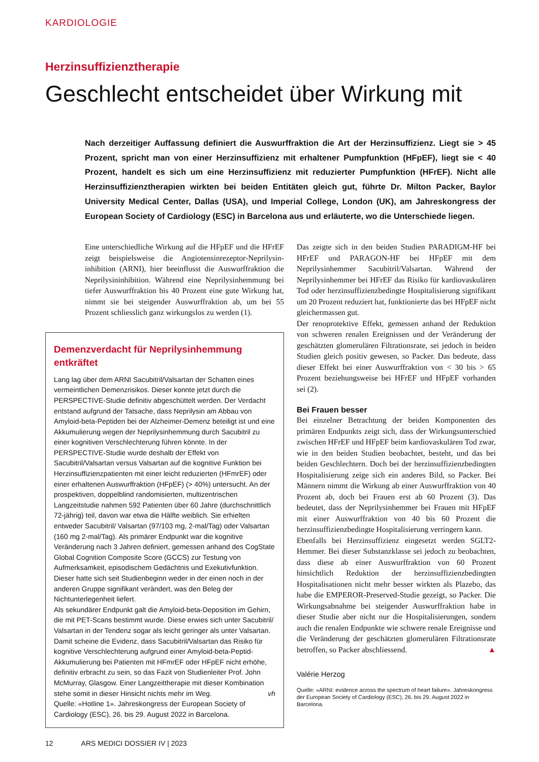KARDIOLOGIE
Herzinsuffizienztherapie
Geschlecht entscheidet über Wirkung mit
Nach derzeitiger Auffassung definiert die Auswurffraktion die Art der Herzinsuffizienz. Liegt sie > 45 Prozent, spricht man von einer Herzinsuffizienz mit erhaltener Pumpfunktion (HFpEF), liegt sie < 40 Prozent, handelt es sich um eine Herzinsuffizienz mit reduzierter Pumpfunktion (HFrEF). Nicht alle Herzinsuffizienztherapien wirkten bei beiden Entitäten gleich gut, führte Dr. Milton Packer, Baylor University Medical Center, Dallas (USA), und Imperial College, London (UK), am Jahreskongress der European Society of Cardiology (ESC) in Barcelona aus und erläuterte, wo die Unterschiede liegen.
Eine unterschiedliche Wirkung auf die HFpEF und die HFrEF zeigt beispielsweise die Angiotensinrezeptor-Neprilysin­inhibition (ARNI), hier beeinflusst die Auswurffraktion die Neprilysininhibition. Während eine Neprilysinhemmung bei tiefer Auswurffraktion bis 40 Prozent eine gute Wirkung hat, nimmt sie bei steigender Auswurffraktion ab, um bei 55 Prozent schliesslich ganz wirkungslos zu werden (1).
Demenzverdacht für Neprilysinhemmung entkräftet
Lang lag über dem ARNI Sacubitril/Valsartan der Schatten eines vermeintlichen Demenzrisikos. Dieser konnte jetzt durch die PERSPECTIVE-Studie definitiv abgeschüttelt werden. Der Verdacht entstand aufgrund der Tatsache, dass Neprilysin am Abbau von Amyloid-beta-Peptiden bei der Alzheimer-Demenz beteiligt ist und eine Akkumulierung wegen der Neprilysinhemmung durch Sacubitril zu einer kognitiven Verschlechterung führen könnte. In der PERSPECTIVE-Studie wurde deshalb der Effekt von Sacubitril/Valsartan versus Valsartan auf die kognitive Funktion bei Herzinsuffizienzpatienten mit einer leicht reduzierten (HFmrEF) oder einer erhaltenen Auswurffraktion (HFpEF) (> 40%) untersucht. An der prospektiven, doppelblind randomisierten, multizentrischen Langzeitstudie nahmen 592 Patienten über 60 Jahre (durchschnittlich 72-jährig) teil, davon war etwa die Hälfte weiblich. Sie erhielten entweder Sacubitril/ Valsartan (97/103 mg, 2-mal/Tag) oder Valsartan (160 mg 2-mal/Tag). Als primärer Endpunkt war die kognitive Veränderung nach 3 Jahren definiert, gemessen anhand des CogState Global Cognition Composite Score (GCCS) zur Testung von Aufmerksamkeit, episodischem Gedächtnis und Exekutivfunktion. Dieser hatte sich seit Studienbeginn weder in der einen noch in der anderen Gruppe signifikant verändert, was den Beleg der Nichtunterlegenheit liefert.
Als sekundärer Endpunkt galt die Amyloid-beta-Deposition im Gehirn, die mit PET-Scans bestimmt wurde. Diese erwies sich unter Sacubitril/ Valsartan in der Tendenz sogar als leicht geringer als unter Valsartan. Damit scheine die Evidenz, dass Sacubitril/Valsartan das Risiko für kognitive Verschlechterung aufgrund einer Amyloid-beta-Peptid-Akkumulierung bei Patienten mit HFmrEF oder HFpEF nicht erhöhe, definitiv erbracht zu sein, so das Fazit von Studienleiter Prof. John McMurray, Glasgow. Einer Langzeittherapie mit dieser Kombination stehe somit in dieser Hinsicht nichts mehr im Weg. vh
Quelle: «Hotline 1». Jahreskongress der European Society of Cardiology (ESC), 26. bis 29. August 2022 in Barcelona.
Das zeigte sich in den beiden Studien PARADIGM-HF bei HFrEF und PARAGON-HF bei HFpEF mit dem Neprilysinhemmer Sacubitril/Valsartan. Während der Neprilysinhemmer bei HFrEF das Risiko für kardiovaskulären Tod oder herzinsuffizienzbedingte Hospitalisierung signifikant um 20 Prozent reduziert hat, funktionierte das bei HFpEF nicht gleichermassen gut.
Der renoprotektive Effekt, gemessen anhand der Reduktion von schweren renalen Ereignissen und der Veränderung der geschätzten glomerulären Filtrationsrate, sei jedoch in beiden Studien gleich positiv gewesen, so Packer. Das bedeute, dass dieser Effekt bei einer Auswurffraktion von < 30 bis > 65 Prozent beziehungsweise bei HFrEF und HFpEF vorhanden sei (2).
Bei Frauen besser
Bei einzelner Betrachtung der beiden Komponenten des primären Endpunkts zeigt sich, dass der Wirkungsunterschied zwischen HFrEF und HFpEF beim kardiovaskulären Tod zwar, wie in den beiden Studien beobachtet, besteht, und das bei beiden Geschlechtern. Doch bei der herzinsuffizienzbedingten Hospitalisierung zeige sich ein anderes Bild, so Packer. Bei Männern nimmt die Wirkung ab einer Auswurffraktion von 40 Prozent ab, doch bei Frauen erst ab 60 Prozent (3). Das bedeutet, dass der Neprilysinhemmer bei Frauen mit HFpEF mit einer Auswurffraktion von 40 bis 60 Prozent die herzinsuffizienzbedingte Hospitalisierung verringern kann.
Ebenfalls bei Herzinsuffizienz eingesetzt werden SGLT2-Hemmer. Bei dieser Substanzklasse sei jedoch zu beobachten, dass diese ab einer Auswurffraktion von 60 Prozent hinsichtlich Reduktion der herzinsuffizienzbedingten Hospitalisationen nicht mehr besser wirkten als Plazebo, das habe die EMPEROR-Preserved-Studie gezeigt, so Packer. Die Wirkungsabnahme bei steigender Auswurffraktion habe in dieser Studie aber nicht nur die Hospitalisierungen, sondern auch die renalen Endpunkte wie schwere renale Ereignisse und die Veränderung der geschätzten glomerulären Filtrationsrate betroffen, so Packer abschliessend. ▲
Valérie Herzog
Quelle: «ARNI: evidence across the spectrum of heart failure». Jahreskongress der European Society of Cardiology (ESC), 26. bis 29. August 2022 in Barcelona.
12 ARS MEDICI DOSSIER IV | 2023